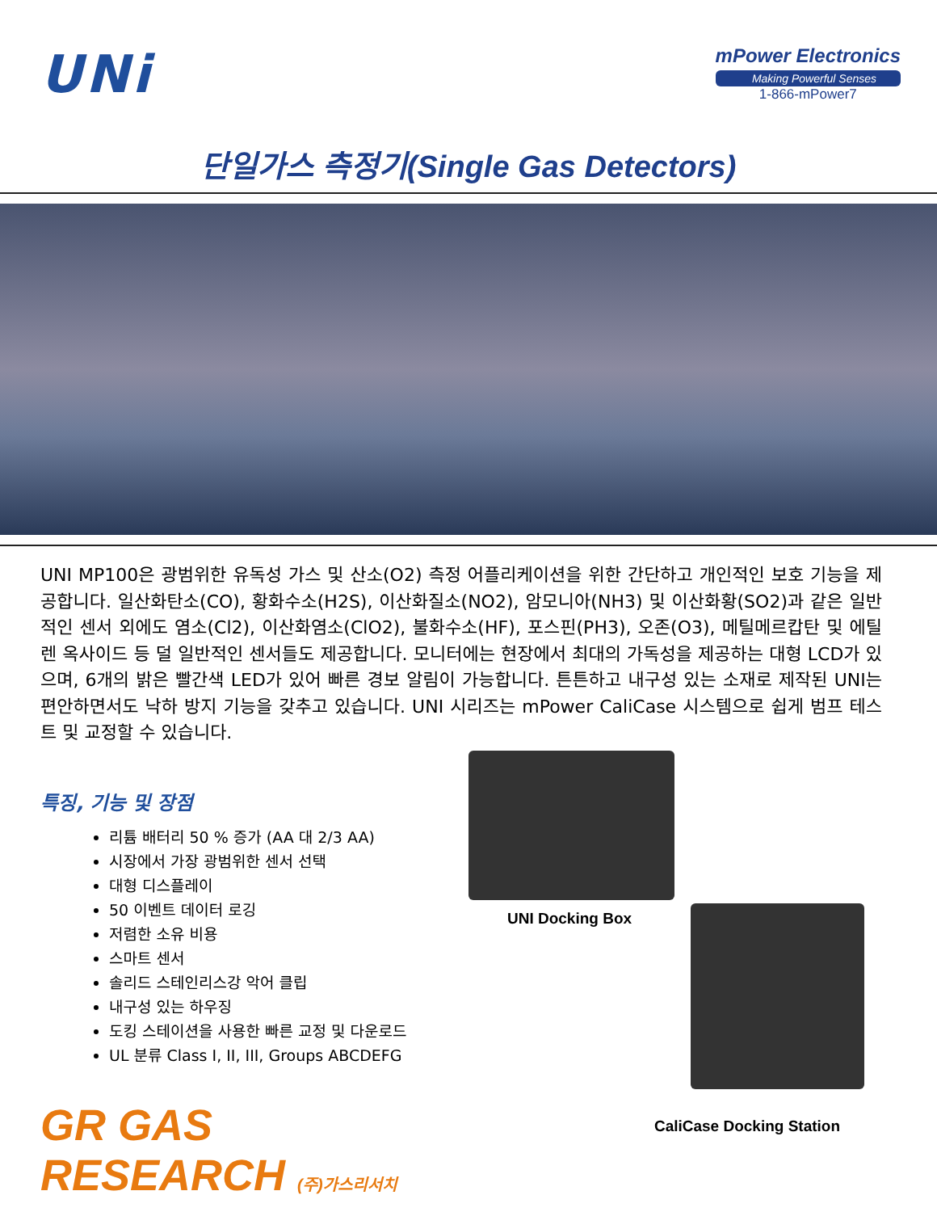UNi
mPower Electronics
Making Powerful Senses
1-866-mPower7
단일가스 측정기(Single Gas Detectors)
UNI MP100은 광범위한 유독성 가스 및 산소(O2) 측정 어플리케이션을 위한 간단하고 개인적인 보호 기능을 제공합니다. 일산화탄소(CO), 황화수소(H2S), 이산화질소(NO2), 암모니아(NH3) 및 이산화황(SO2)과 같은 일반적인 센서 외에도 염소(Cl2), 이산화염소(ClO2), 불화수소(HF), 포스핀(PH3), 오존(O3), 메틸메르캅탄 및 에틸렌 옥사이드 등 덜 일반적인 센서들도 제공합니다. 모니터에는 현장에서 최대의 가독성을 제공하는 대형 LCD가 있으며, 6개의 밝은 빨간색 LED가 있어 빠른 경보 알림이 가능합니다. 튼튼하고 내구성 있는 소재로 제작된 UNI는 편안하면서도 낙하 방지 기능을 갖추고 있습니다. UNI 시리즈는 mPower CaliCase 시스템으로 쉽게 범프 테스트 및 교정할 수 있습니다.
특징, 기능 및 장점
리튬 배터리 50 % 증가 (AA 대 2/3 AA)
시장에서 가장 광범위한 센서 선택
대형 디스플레이
50 이벤트 데이터 로깅
저렴한 소유 비용
스마트 센서
솔리드 스테인리스강 악어 클립
내구성 있는 하우징
도킹 스테이션을 사용한 빠른 교정 및 다운로드
UL 분류 Class I, II, III, Groups ABCDEFG
GR GAS RESEARCH (주)가스리서치
UNI Docking Box
CaliCase Docking Station